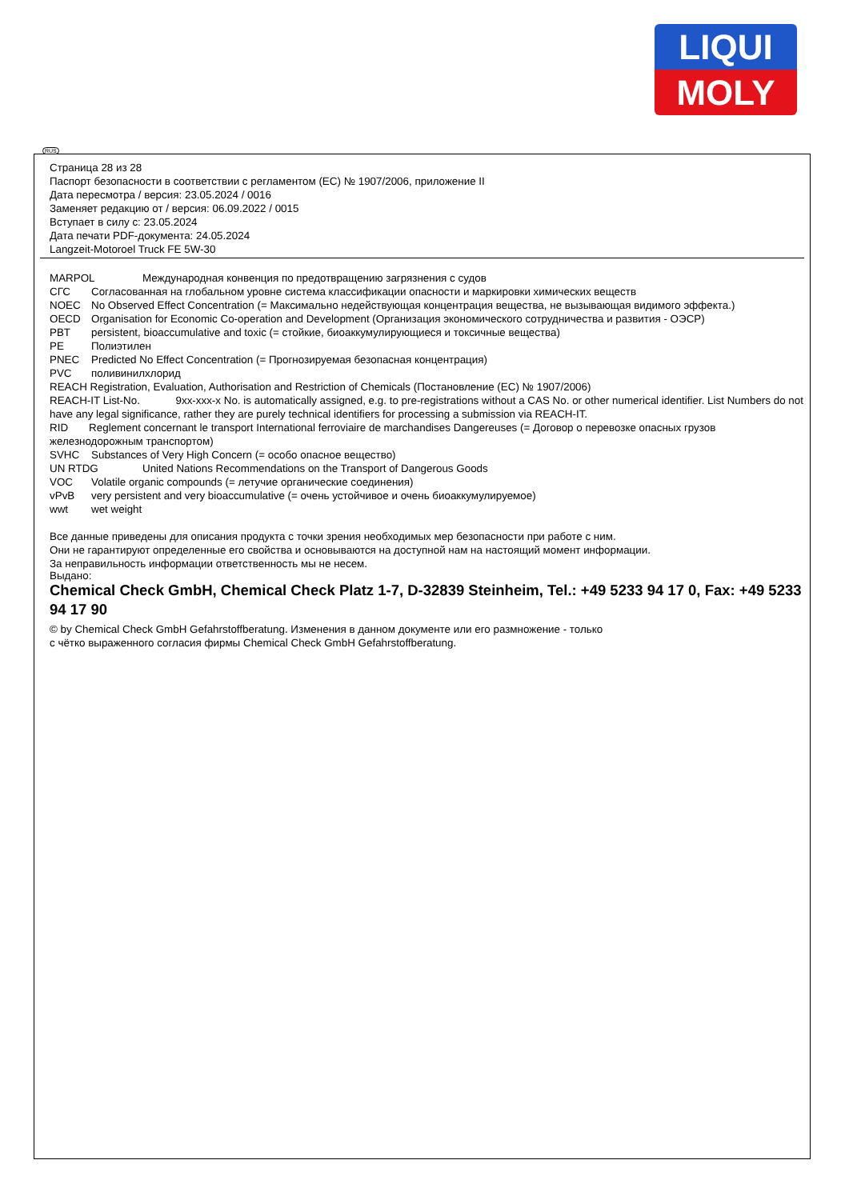LIQUI
MOLY
RUS
Страница 28 из 28
Паспорт безопасности в соответствии с регламентом (ЕС) № 1907/2006, приложение II
Дата пересмотра / версия: 23.05.2024 / 0016
Заменяет редакцию от / версия: 06.09.2022 / 0015
Вступает в силу с: 23.05.2024
Дата печати PDF-документа: 24.05.2024
Langzeit-Motoroel Truck FE 5W-30
MARPOL Международная конвенция по предотвращению загрязнения с судов
СГС Согласованная на глобальном уровне система классификации опасности и маркировки химических веществ
NOEC No Observed Effect Concentration (= Максимально недействующая концентрация вещества, не вызывающая видимого эффекта.)
OECD Organisation for Economic Co-operation and Development (Организация экономического сотрудничества и развития - ОЭСР)
PBT persistent, bioaccumulative and toxic (= стойкие, биоаккумулирующиеся и токсичные вещества)
PE Полиэтилен
PNEC Predicted No Effect Concentration (= Прогнозируемая безопасная концентрация)
PVC поливинилхлорид
REACH Registration, Evaluation, Authorisation and Restriction of Chemicals (Постановление (ЕС) № 1907/2006)
REACH-IT List-No. 9xx-xxx-x No. is automatically assigned, e.g. to pre-registrations without a CAS No. or other numerical identifier. List Numbers do not have any legal significance, rather they are purely technical identifiers for processing a submission via REACH-IT.
RID Reglement concernant le transport International ferroviaire de marchandises Dangereuses (= Договор о перевозке опасных грузов железнодорожным транспортом)
SVHC Substances of Very High Concern (= особо опасное вещество)
UN RTDG United Nations Recommendations on the Transport of Dangerous Goods
VOC Volatile organic compounds (= летучие органические соединения)
vPvB very persistent and very bioaccumulative (= очень устойчивое и очень биоаккумулируемое)
wwt wet weight
Все данные приведены для описания продукта с точки зрения необходимых мер безопасности при работе с ним.
Они не гарантируют определенные его свойства и основываются на доступной нам на настоящий момент информации.
За неправильность информации ответственность мы не несем.
Выдано:
Chemical Check GmbH, Chemical Check Platz 1-7, D-32839 Steinheim, Tel.: +49 5233 94 17 0, Fax: +49 5233 94 17 90
© by Chemical Check GmbH Gefahrstoffberatung. Изменения в данном документе или его размножение - только
с чётко выраженного согласия фирмы Chemical Check GmbH Gefahrstoffberatung.